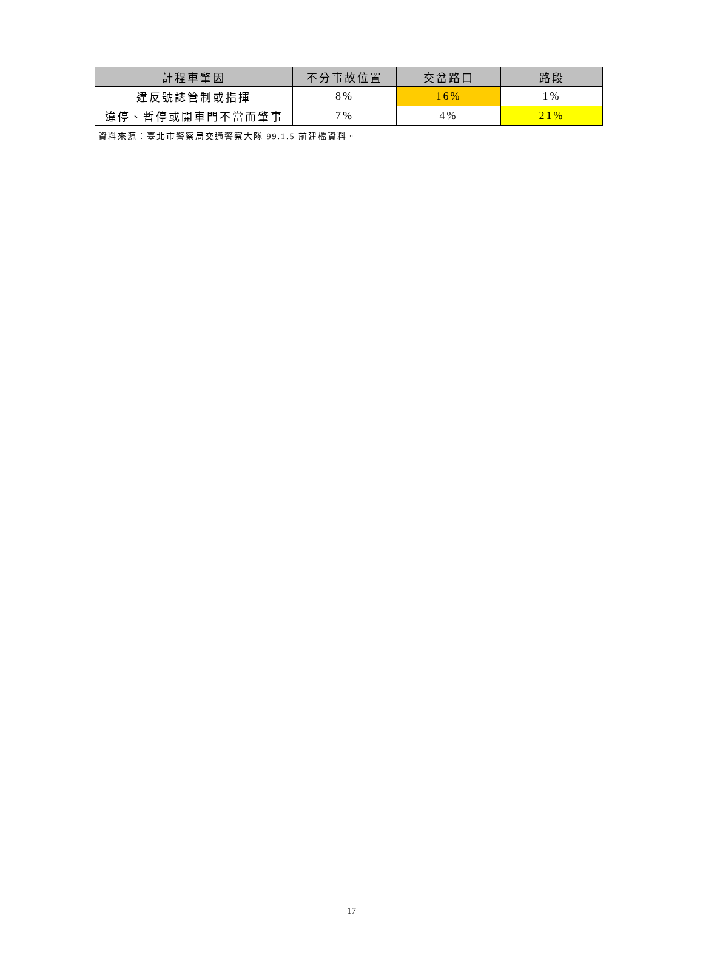| 計程車肇因 | 不分事故位置 | 交岔路口 | 路段 |
| --- | --- | --- | --- |
| 違反號誌管制或指揮 | 8% | 16% | 1% |
| 違停、暫停或開車門不當而肇事 | 7% | 4% | 21% |
資料來源：臺北市警察局交通警察大隊 99.1.5 前建檔資料。
17